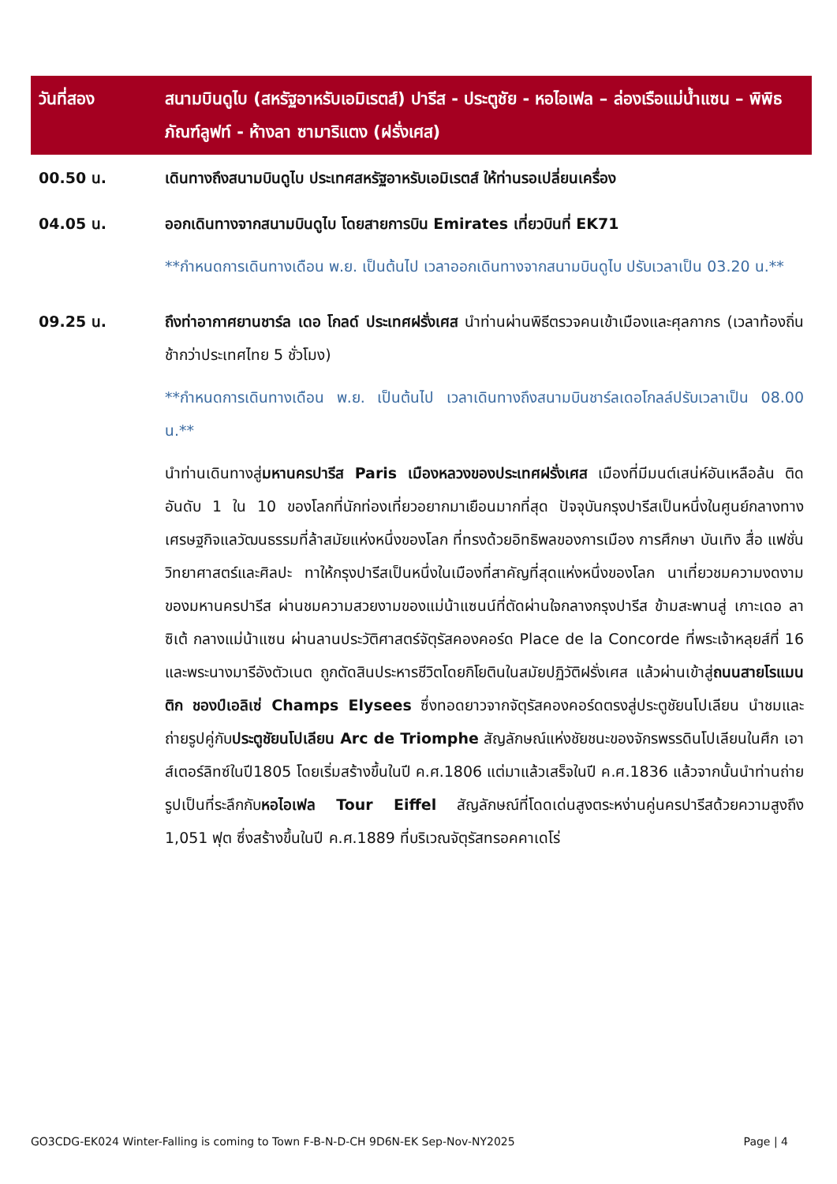| วันที่สอง | สนามบินดูไบ (สหรัฐอาหรับเอมิเรตส์) ปารีส - ประตูชัย - หอไอเฟล – ล่องเรือแม่น้ำแซน – พิพิธภัณฑ์ลูฟท์ - ห้างลา ซามาริแตง (ฝรั่งเศส) |
| 00.50 น. | เดินทางถึงสนามบินดูไบ ประเทศสหรัฐอาหรับเอมิเรตส์ ให้ท่านรอเปลี่ยนเครื่อง |
| 04.05 น. | ออกเดินทางจากสนามบินดูไบ โดยสายการบิน Emirates เที่ยวบินที่ EK71 **กำหนดการเดินทางเดือน พ.ย. เป็นต้นไป เวลาออกเดินทางจากสนามบินดูไบ ปรับเวลาเป็น 03.20 น.** |
| 09.25 น. | ถึงท่าอากาศยานชาร์ล เดอ โกลด์ ประเทศฝรั่งเศส นำท่านผ่านพิธีตรวจคนเข้าเมืองและศุลกากร (เวลาท้องถิ่นช้ากว่าประเทศไทย 5 ชั่วโมง) **กำหนดการเดินทางเดือน พ.ย. เป็นต้นไป เวลาเดินทางถึงสนามบินชาร์ลเดอโกลล์ปรับเวลาเป็น 08.00 น.** นำท่านเดินทางสู่ มหานครปารีส Paris เมืองหลวงของประเทศฝรั่งเศส เมืองที่มีมนต์เสน่ห์อันเหลือล้น ติดอันดับ 1 ใน 10 ของโลกที่นักท่องเที่ยวอยากมาเยือนมากที่สุด ปัจจุบันกรุงปารีสเป็นหนึ่งในศูนย์กลางทางเศรษฐกิจแลวัฒนธรรมที่ล้าสมัยแห่งหนึ่งของโลก ที่ทรงด้วยอิทธิพลของการเมือง การศึกษา บันเทิง สื่อ แฟชั่น วิทยาศาสตร์และศิลปะ ทาให้กรุงปารีสเป็นหนึ่งในเมืองที่สาคัญที่สุดแห่งหนึ่งของโลก นาเที่ยวชมความงดงามของมหานครปารีส ผ่านชมความสวยงามของแม่น้าแซนน์ที่ตัดผ่านใจกลางกรุงปารีส ข้ามสะพานสู่ เกาะเดอ ลา ซิเต้ กลางแม่น้าแซน ผ่านลานประวัติศาสตร์จัตุรัสคองคอร์ด Place de la Concorde ที่พระเจ้าหลุยส์ที่ 16 และพระนางมารีอังตัวเนต ถูกตัดสินประหารชีวิตโดยกิโยตินในสมัยปฏิวัติฝรั่งเศส แล้วผ่านเข้าสู่ ถนนสายโรแมนติก ชองป์เอลิเซ่ Champs Elysees ซึ่งทอดยาวจากจัตุรัสคองคอร์ดตรงสู่ประตูชัยนโปเลียน นำชมและถ่ายรูปคู่กับ ประตูชัยนโปเลียน Arc de Triomphe สัญลักษณ์แห่งชัยชนะของจักรพรรดินโปเลียนในศึก เอาส์เตอร์ลิทซ์ในปี1805 โดยเริ่มสร้างขึ้นในปี ค.ศ.1806 แต่มาแล้วเสร็จในปี ค.ศ.1836 แล้วจากนั้นนำท่านถ่ายรูปเป็นที่ระลึกกับ หอไอเฟล Tour Eiffel สัญลักษณ์ที่โดดเด่นสูงตระหง่านคู่นครปารีสด้วยความสูงถึง 1,051 ฟุต ซึ่งสร้างขึ้นในปี ค.ศ.1889 ที่บริเวณจัตุรัสทรอคคาเดโร่ |
GO3CDG-EK024 Winter-Falling is coming to Town F-B-N-D-CH 9D6N-EK Sep-Nov-NY2025 Page | 4